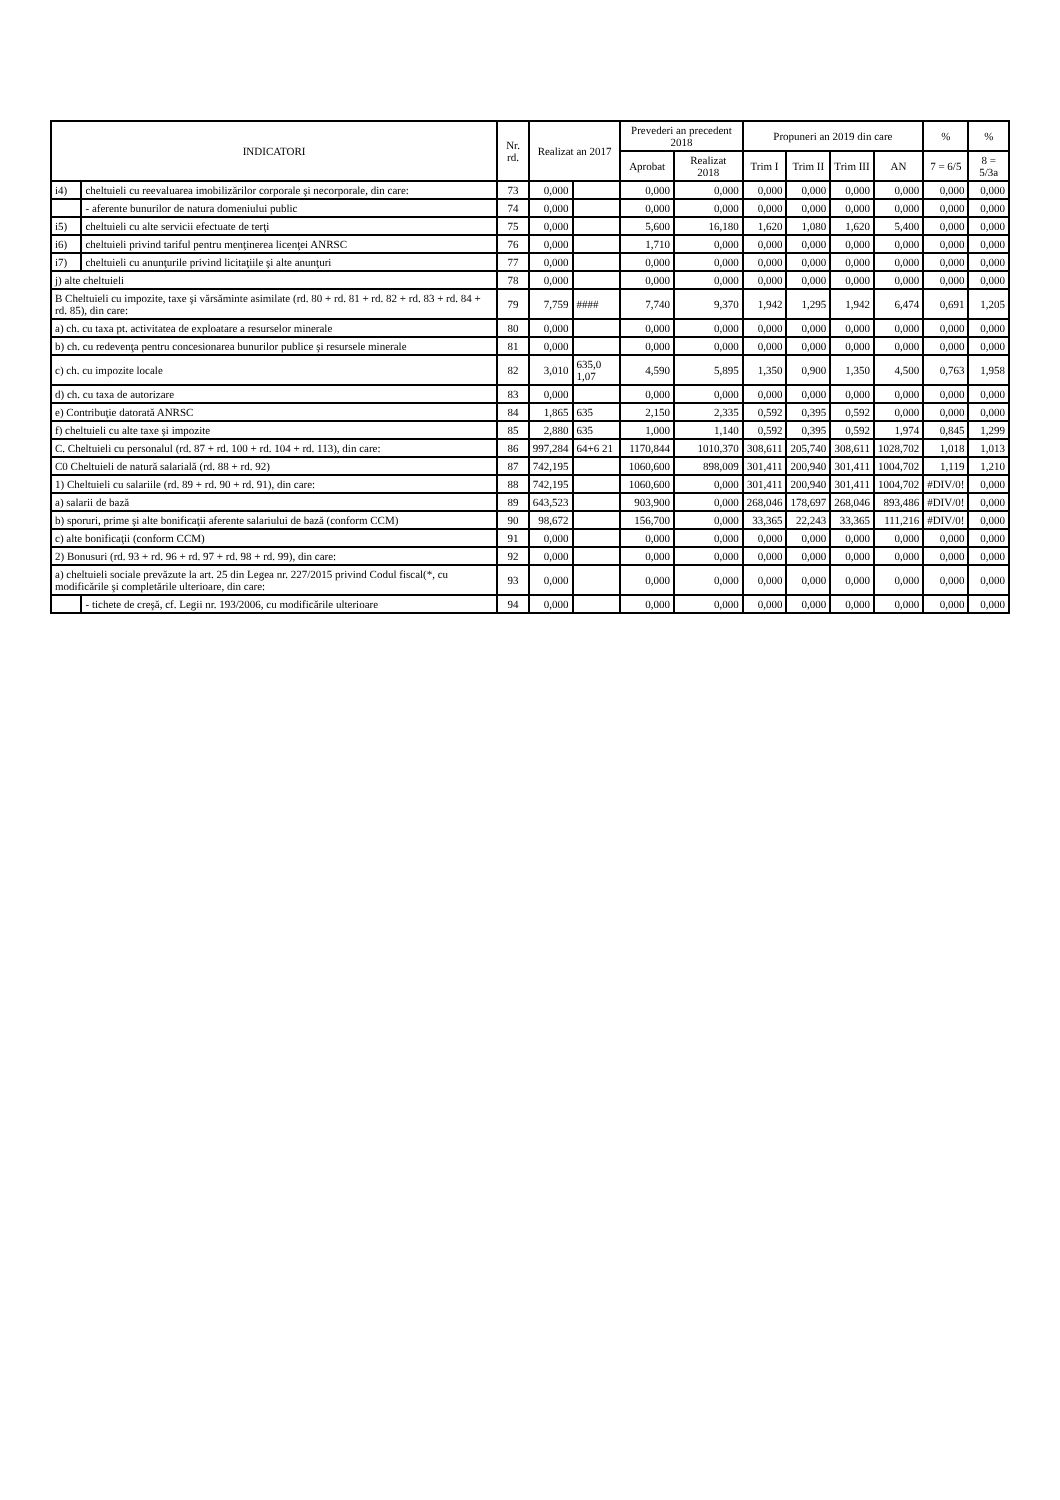| INDICATORI | | Nr. rd. | Realizat an 2017 | | Prevederi an precedent 2018 | | Propuneri an 2019 din care | | | | % | % |
| --- | --- | --- | --- | --- | --- | --- | --- | --- | --- | --- | --- | --- |
| | | | | | Aprobat | Realizat 2018 | Trim I | Trim II | Trim III | AN | 7 = 6/5 | 8 = 5/3a |
| i4) | cheltuieli cu reevaluarea imobilizărilor corporale şi necorporale, din care: | 73 | 0,000 | | 0,000 | 0,000 | 0,000 | 0,000 | 0,000 | 0,000 | 0,000 | 0,000 |
| | - aferente bunurilor de natura domeniului public | 74 | 0,000 | | 0,000 | 0,000 | 0,000 | 0,000 | 0,000 | 0,000 | 0,000 | 0,000 |
| i5) | cheltuieli cu alte servicii efectuate de terţi | 75 | 0,000 | | 5,600 | 16,180 | 1,620 | 1,080 | 1,620 | 5,400 | 0,000 | 0,000 |
| i6) | cheltuieli privind tariful pentru menţinerea licenţei ANRSC | 76 | 0,000 | | 1,710 | 0,000 | 0,000 | 0,000 | 0,000 | 0,000 | 0,000 | 0,000 |
| i7) | cheltuieli cu anunţurile privind licitaţiile şi alte anunţuri | 77 | 0,000 | | 0,000 | 0,000 | 0,000 | 0,000 | 0,000 | 0,000 | 0,000 | 0,000 |
| j) alte cheltuieli | | 78 | 0,000 | | 0,000 | 0,000 | 0,000 | 0,000 | 0,000 | 0,000 | 0,000 | 0,000 |
| B Cheltuieli cu impozite, taxe şi vărsăminte asimilate (rd. 80 + rd. 81 + rd. 82 + rd. 83 + rd. 84 + rd. 85), din care: | | 79 | 7,759 | #### | 7,740 | 9,370 | 1,942 | 1,295 | 1,942 | 6,474 | 0,691 | 1,205 |
| a) ch. cu taxa pt. activitatea de exploatare a resurselor minerale | | 80 | 0,000 | | 0,000 | 0,000 | 0,000 | 0,000 | 0,000 | 0,000 | 0,000 | 0,000 |
| b) ch. cu redevenţa pentru concesionarea bunurilor publice şi resursele minerale | | 81 | 0,000 | | 0,000 | 0,000 | 0,000 | 0,000 | 0,000 | 0,000 | 0,000 | 0,000 |
| c) ch. cu impozite locale | | 82 | 3,010 | 635,0 1,07 | 4,590 | 5,895 | 1,350 | 0,900 | 1,350 | 4,500 | 0,763 | 1,958 |
| d) ch. cu taxa de autorizare | | 83 | 0,000 | | 0,000 | 0,000 | 0,000 | 0,000 | 0,000 | 0,000 | 0,000 | 0,000 |
| e) Contribuţie datorată ANRSC | | 84 | 1,865 | 635 | 2,150 | 2,335 | 0,592 | 0,395 | 0,592 | 0,000 | 0,000 | 0,000 |
| f) cheltuieli cu alte taxe şi impozite | | 85 | 2,880 | 635 | 1,000 | 1,140 | 0,592 | 0,395 | 0,592 | 1,974 | 0,845 | 1,299 |
| C. Cheltuieli cu personalul (rd. 87 + rd. 100 + rd. 104 + rd. 113), din care: | | 86 | 997,284 | 64+6 21 | 1170,844 | 1010,370 | 308,611 | 205,740 | 308,611 | 1028,702 | 1,018 | 1,013 |
| C0 Cheltuieli de natură salarială (rd. 88 + rd. 92) | | 87 | 742,195 | | 1060,600 | 898,009 | 301,411 | 200,940 | 301,411 | 1004,702 | 1,119 | 1,210 |
| 1) Cheltuieli cu salariile (rd. 89 + rd. 90 + rd. 91), din care: | | 88 | 742,195 | | 1060,600 | 0,000 | 301,411 | 200,940 | 301,411 | 1004,702 | #DIV/0! | 0,000 |
| a) salarii de bază | | 89 | 643,523 | | 903,900 | 0,000 | 268,046 | 178,697 | 268,046 | 893,486 | #DIV/0! | 0,000 |
| b) sporuri, prime şi alte bonificaţii aferente salariului de bază (conform CCM) | | 90 | 98,672 | | 156,700 | 0,000 | 33,365 | 22,243 | 33,365 | 111,216 | #DIV/0! | 0,000 |
| c) alte bonificaţii (conform CCM) | | 91 | 0,000 | | 0,000 | 0,000 | 0,000 | 0,000 | 0,000 | 0,000 | 0,000 | 0,000 |
| 2) Bonusuri (rd. 93 + rd. 96 + rd. 97 + rd. 98 + rd. 99), din care: | | 92 | 0,000 | | 0,000 | 0,000 | 0,000 | 0,000 | 0,000 | 0,000 | 0,000 | 0,000 |
| a) cheltuieli sociale prevăzute la art. 25 din Legea nr. 227/2015 privind Codul fiscal(*, cu modificările şi completările ulterioare, din care: | | 93 | 0,000 | | 0,000 | 0,000 | 0,000 | 0,000 | 0,000 | 0,000 | 0,000 | 0,000 |
| | - tichete de creşă, cf. Legii nr. 193/2006, cu modificările ulterioare | 94 | 0,000 | | 0,000 | 0,000 | 0,000 | 0,000 | 0,000 | 0,000 | 0,000 | 0,000 |